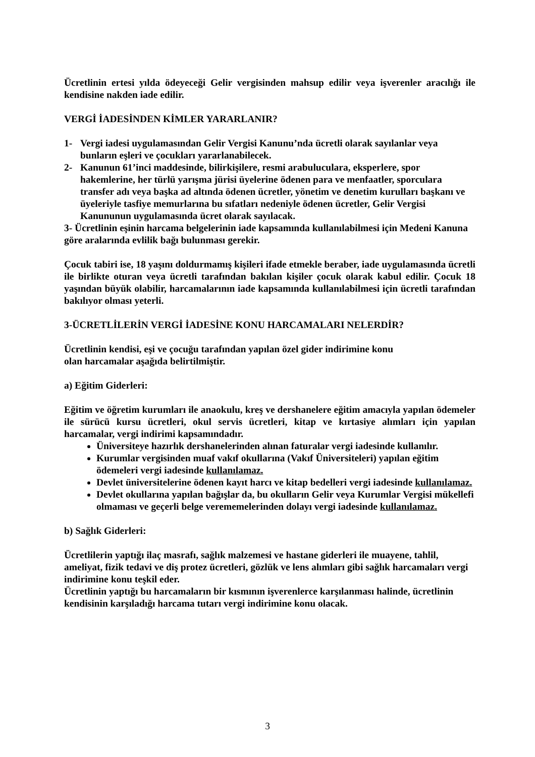Ücretlinin ertesi yılda ödeyeceği Gelir vergisinden mahsup edilir veya işverenler aracılığı ile kendisine nakden iade edilir.
VERGİ İADESİNDEN KİMLER YARARLANIR?
1- Vergi iadesi uygulamasından Gelir Vergisi Kanunu’nda ücretli olarak sayılanlar veya bunların eşleri ve çocukları yararlanabilecek.
2- Kanunun 61’inci maddesinde, bilirkişilere, resmi arabuluculara, eksperlere, spor hakemlerine, her türlü yarışma jürisi üyelerine ödenen para ve menfaatler, sporculara transfer adı veya başka ad altında ödenen ücretler, yönetim ve denetim kurulları başkanı ve üyeleriyle tasfiye memurlarına bu sıfatları nedeniyle ödenen ücretler, Gelir Vergisi Kanununun uygulamasında ücret olarak sayılacak.
3- Ücretlinin eşinin harcama belgelerinin iade kapsamında kullanılabilmesi için Medeni Kanuna göre aralarında evlilik bağı bulunması gerekir.
Çocuk tabiri ise, 18 yaşını doldurmamış kişileri ifade etmekle beraber, iade uygulamasında ücretli ile birlikte oturan veya ücretli tarafından bakılan kişiler çocuk olarak kabul edilir. Çocuk 18 yaşından büyük olabilir, harcamalarının iade kapsamında kullanılabilmesi için ücretli tarafından bakılıyor olması yeterli.
3-ÜCRETLİLERİN VERGİ İADESİNE KONU HARCAMALARI NELERDİR?
Ücretlinin kendisi, eşi ve çocuğu tarafından yapılan özel gider indirimine konu
olan harcamalar aşağıda belirtilmiştir.
a) Eğitim Giderleri:
Eğitim ve öğretim kurumları ile anaokulu, kreş ve dershanelere eğitim amacıyla yapılan ödemeler ile sürücü kursu ücretleri, okul servis ücretleri, kitap ve kırtasiye alımları için yapılan harcamalar, vergi indirimi kapsamındadır.
Üniversiteye hazırlık dershanelerinden alınan faturalar vergi iadesinde kullanılır.
Kurumlar vergisinden muaf vakıf okullarına (Vakıf Üniversiteleri) yapılan eğitim ödemeleri vergi iadesinde kullanılamaz.
Devlet üniversitelerine ödenen kayıt harcı ve kitap bedelleri vergi iadesinde kullanılamaz.
Devlet okullarına yapılan bağışlar da, bu okulların Gelir veya Kurumlar Vergisi mükellefi olmaması ve geçerli belge verememelerinden dolayı vergi iadesinde kullanılamaz.
b) Sağlık Giderleri:
Ücretlilerin yaptığı ilaç masrafı, sağlık malzemesi ve hastane giderleri ile muayene, tahlil, ameliyat, fizik tedavi ve diş protez ücretleri, gözlük ve lens alımları gibi sağlık harcamaları vergi indirimine konu teşkil eder.
Ücretlinin yaptığı bu harcamaların bir kısmının işverenlerce karşılanması halinde, ücretlinin kendisinin karşıladığı harcama tutarı vergi indirimine konu olacak.
3